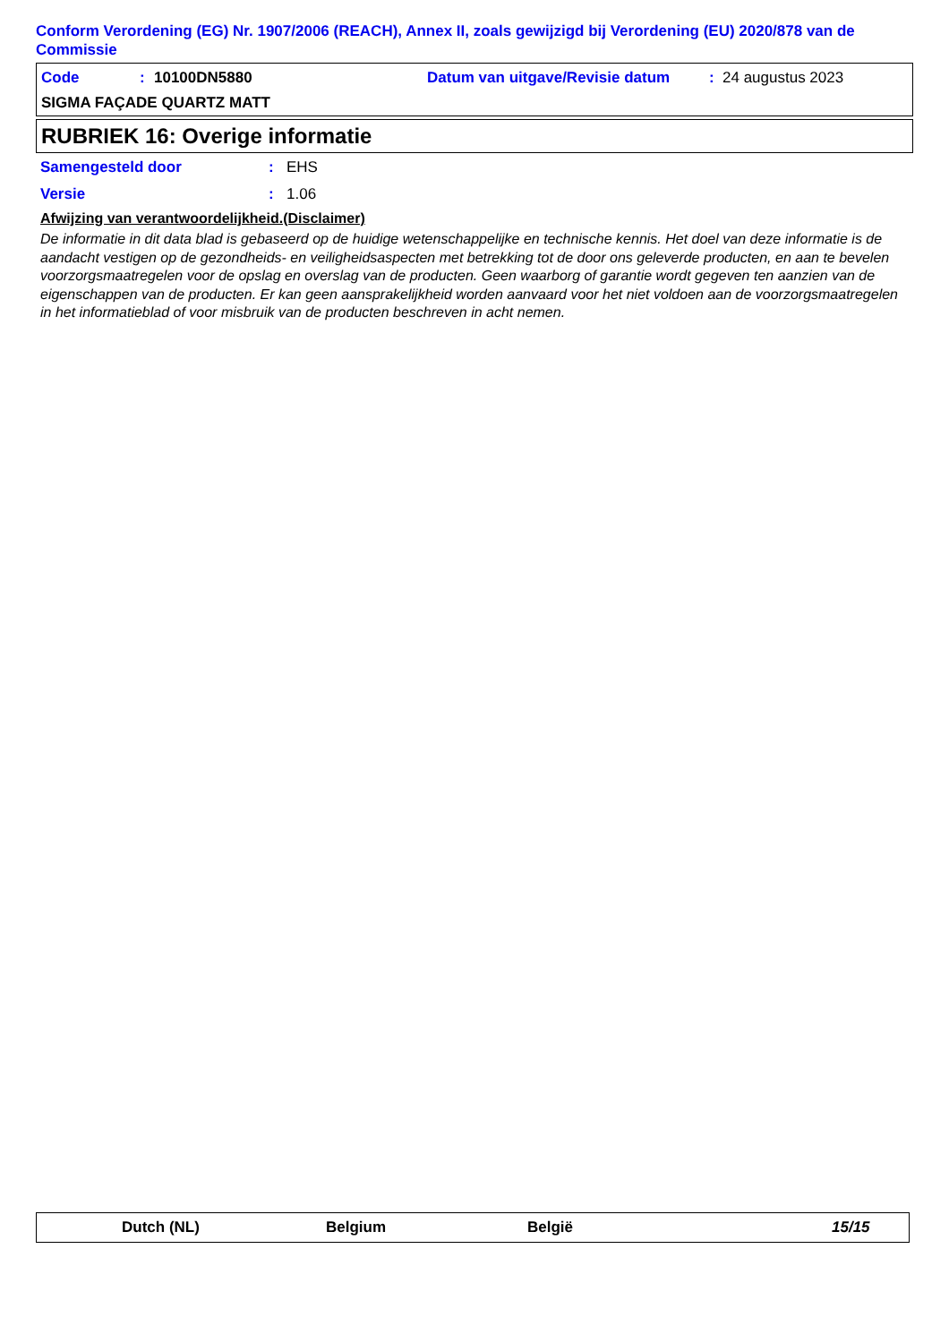Conform Verordening (EG) Nr. 1907/2006 (REACH), Annex II, zoals gewijzigd bij Verordening (EU) 2020/878 van de Commissie
Code: 10100DN5880 Datum van uitgave/Revisie datum: 24 augustus 2023
SIGMA FAÇADE QUARTZ MATT
RUBRIEK 16: Overige informatie
Samengesteld door: EHS
Versie: 1.06
Afwijzing van verantwoordelijkheid.(Disclaimer)
De informatie in dit data blad is gebaseerd op de huidige wetenschappelijke en technische kennis. Het doel van deze informatie is de aandacht vestigen op de gezondheids- en veiligheidsaspecten met betrekking tot de door ons geleverde producten, en aan te bevelen voorzorgsmaatregelen voor de opslag en overslag van de producten. Geen waarborg of garantie wordt gegeven ten aanzien van de eigenschappen van de producten. Er kan geen aansprakelijkheid worden aanvaard voor het niet voldoen aan de voorzorgsmaatregelen in het informatieblad of voor misbruik van de producten beschreven in acht nemen.
Dutch (NL) Belgium België 15/15